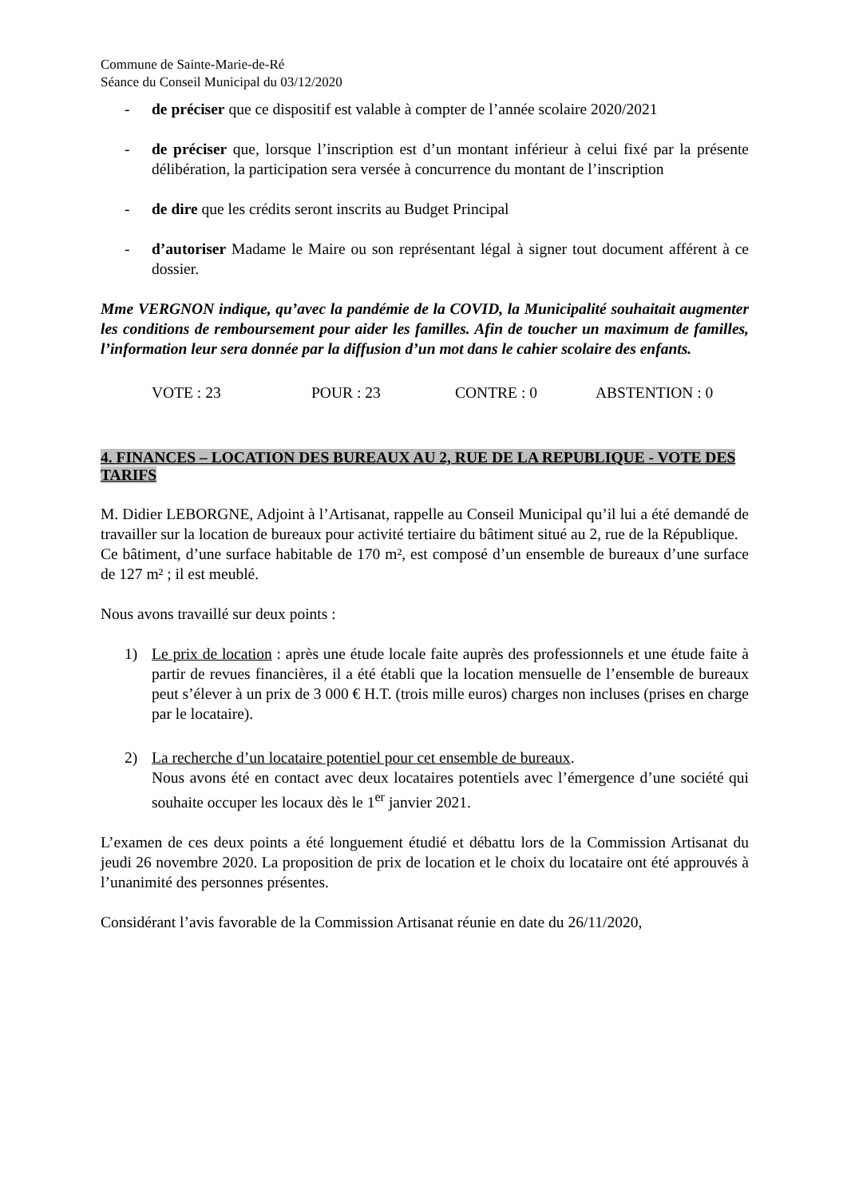Commune de Sainte-Marie-de-Ré
Séance du Conseil Municipal du 03/12/2020
- de préciser que ce dispositif est valable à compter de l’année scolaire 2020/2021
- de préciser que, lorsque l’inscription est d’un montant inférieur à celui fixé par la présente délibération, la participation sera versée à concurrence du montant de l’inscription
- de dire que les crédits seront inscrits au Budget Principal
- d’autoriser Madame le Maire ou son représentant légal à signer tout document afférent à ce dossier.
Mme VERGNON indique, qu’avec la pandémie de la COVID, la Municipalité souhaitait augmenter les conditions de remboursement pour aider les familles. Afin de toucher un maximum de familles, l’information leur sera donnée par la diffusion d’un mot dans le cahier scolaire des enfants.
VOTE : 23 POUR : 23 CONTRE : 0 ABSTENTION : 0
4. FINANCES – LOCATION DES BUREAUX AU 2, RUE DE LA REPUBLIQUE - VOTE DES TARIFS
M. Didier LEBORGNE, Adjoint à l’Artisanat, rappelle au Conseil Municipal qu’il lui a été demandé de travailler sur la location de bureaux pour activité tertiaire du bâtiment situé au 2, rue de la République.
Ce bâtiment, d’une surface habitable de 170 m², est composé d’un ensemble de bureaux d’une surface de 127 m² ; il est meublé.
Nous avons travaillé sur deux points :
1) Le prix de location : après une étude locale faite auprès des professionnels et une étude faite à partir de revues financières, il a été établi que la location mensuelle de l’ensemble de bureaux peut s’élever à un prix de 3 000 € H.T. (trois mille euros) charges non incluses (prises en charge par le locataire).
2) La recherche d’un locataire potentiel pour cet ensemble de bureaux.
Nous avons été en contact avec deux locataires potentiels avec l’émergence d’une société qui souhaite occuper les locaux dès le 1<sup>er</sup> janvier 2021.
L’examen de ces deux points a été longuement étudié et débattu lors de la Commission Artisanat du jeudi 26 novembre 2020. La proposition de prix de location et le choix du locataire ont été approuvés à l’unanimité des personnes présentes.
Considérant l’avis favorable de la Commission Artisanat réunie en date du 26/11/2020,